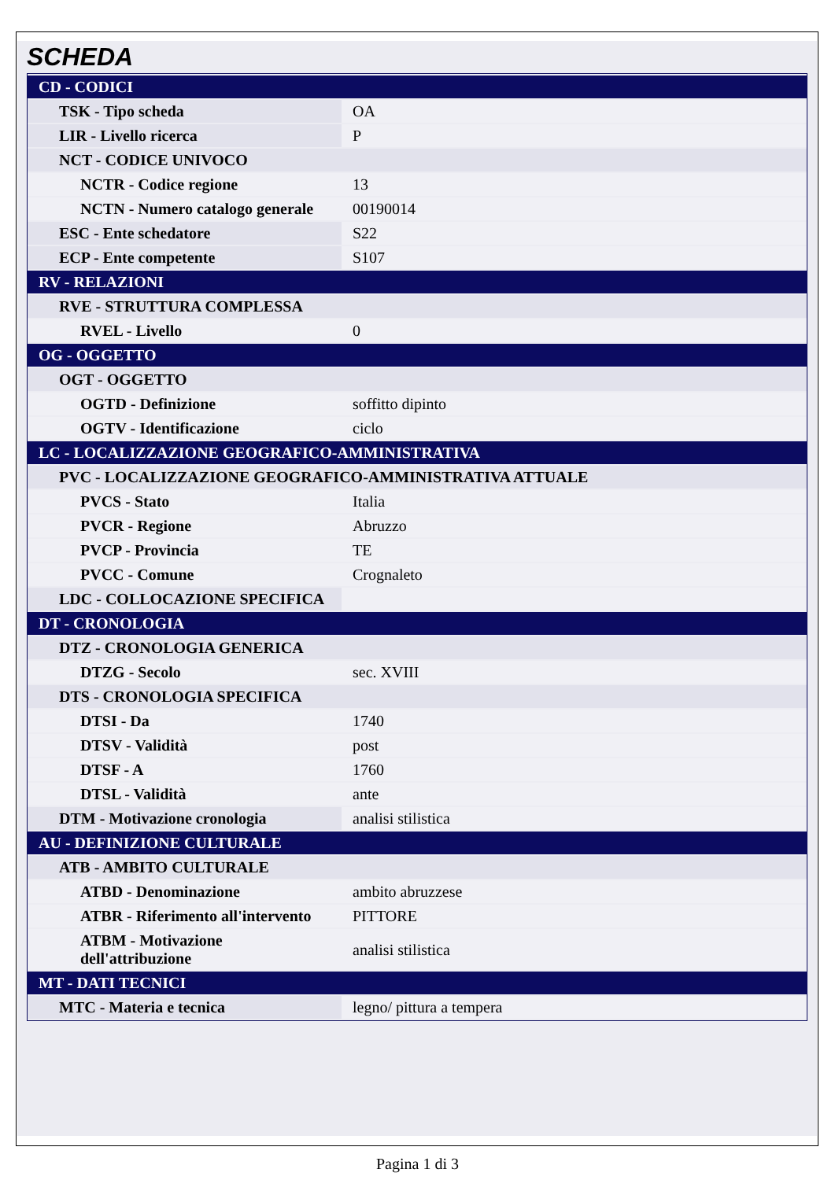SCHEDA
| CD - CODICI | |
| TSK - Tipo scheda | OA |
| LIR - Livello ricerca | P |
| NCT - CODICE UNIVOCO | |
| NCTR - Codice regione | 13 |
| NCTN - Numero catalogo generale | 00190014 |
| ESC - Ente schedatore | S22 |
| ECP - Ente competente | S107 |
| RV - RELAZIONI | |
| RVE - STRUTTURA COMPLESSA | |
| RVEL - Livello | 0 |
| OG - OGGETTO | |
| OGT - OGGETTO | |
| OGTD - Definizione | soffitto dipinto |
| OGTV - Identificazione | ciclo |
| LC - LOCALIZZAZIONE GEOGRAFICO-AMMINISTRATIVA | |
| PVC - LOCALIZZAZIONE GEOGRAFICO-AMMINISTRATIVA ATTUALE | |
| PVCS - Stato | Italia |
| PVCR - Regione | Abruzzo |
| PVCP - Provincia | TE |
| PVCC - Comune | Crognaleto |
| LDC - COLLOCAZIONE SPECIFICA | |
| DT - CRONOLOGIA | |
| DTZ - CRONOLOGIA GENERICA | |
| DTZG - Secolo | sec. XVIII |
| DTS - CRONOLOGIA SPECIFICA | |
| DTSI - Da | 1740 |
| DTSV - Validità | post |
| DTSF - A | 1760 |
| DTSL - Validità | ante |
| DTM - Motivazione cronologia | analisi stilistica |
| AU - DEFINIZIONE CULTURALE | |
| ATB - AMBITO CULTURALE | |
| ATBD - Denominazione | ambito abruzzese |
| ATBR - Riferimento all'intervento | PITTORE |
| ATBM - Motivazione dell'attribuzione | analisi stilistica |
| MT - DATI TECNICI | |
| MTC - Materia e tecnica | legno/ pittura a tempera |
Pagina 1 di 3